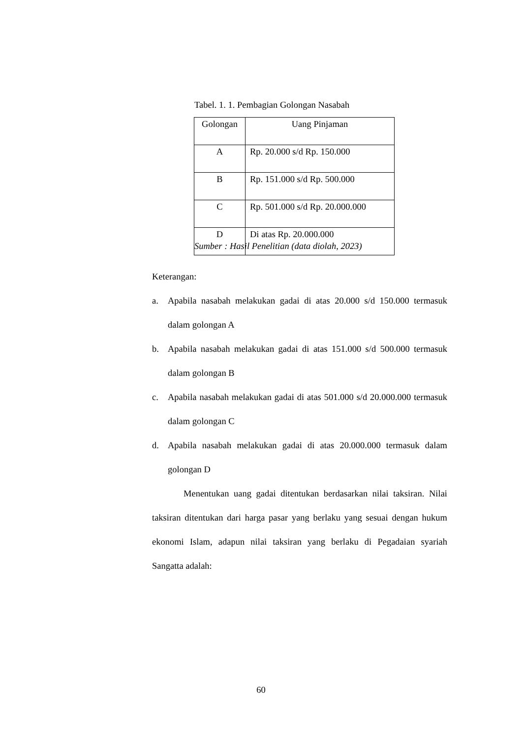Tabel. 1. 1. Pembagian Golongan Nasabah
| Golongan | Uang Pinjaman |
| --- | --- |
| A | Rp. 20.000 s/d Rp. 150.000 |
| B | Rp. 151.000 s/d Rp. 500.000 |
| C | Rp. 501.000 s/d Rp. 20.000.000 |
| D | Di atas Rp. 20.000.000 |
Sumber : Hasil Penelitian (data diolah, 2023)
Keterangan:
a. Apabila nasabah melakukan gadai di atas 20.000 s/d 150.000 termasuk dalam golongan A
b. Apabila nasabah melakukan gadai di atas 151.000 s/d 500.000 termasuk dalam golongan B
c. Apabila nasabah melakukan gadai di atas 501.000 s/d 20.000.000 termasuk dalam golongan C
d. Apabila nasabah melakukan gadai di atas 20.000.000 termasuk dalam golongan D
Menentukan uang gadai ditentukan berdasarkan nilai taksiran. Nilai taksiran ditentukan dari harga pasar yang berlaku yang sesuai dengan hukum ekonomi Islam, adapun nilai taksiran yang berlaku di Pegadaian syariah Sangatta adalah:
60